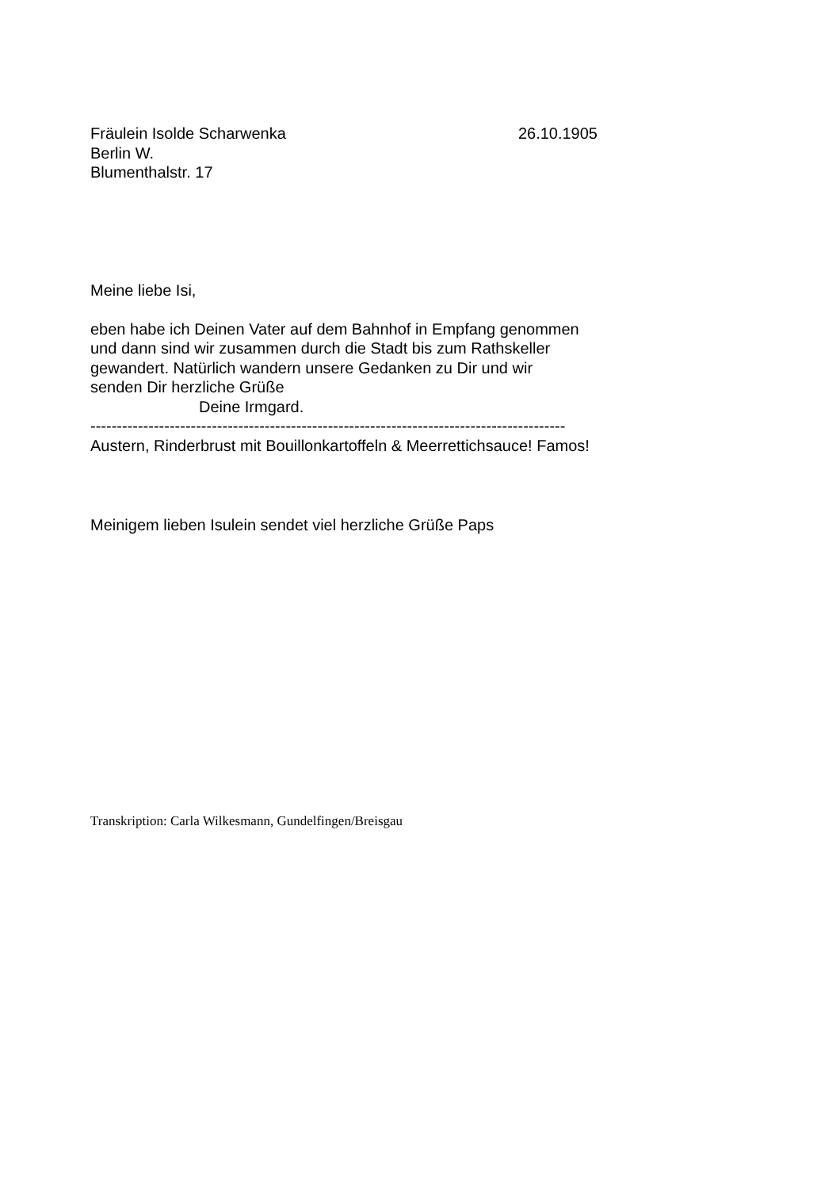Fräulein Isolde Scharwenka 26.10.1905
Berlin W.
Blumenthalstr. 17
Meine liebe Isi,
eben habe ich Deinen Vater auf dem Bahnhof in Empfang genommen
und dann sind wir zusammen durch die Stadt bis zum Rathskeller
gewandert. Natürlich wandern unsere Gedanken zu Dir und wir
senden Dir herzliche Grüße
Deine Irmgard.
------------------------------------------------------------------------------------------
Austern, Rinderbrust mit Bouillonkartoffeln & Meerrettichsauce! Famos!
Meinigem lieben Isulein sendet viel herzliche Grüße Paps
Transkription: Carla Wilkesmann, Gundelfingen/Breisgau